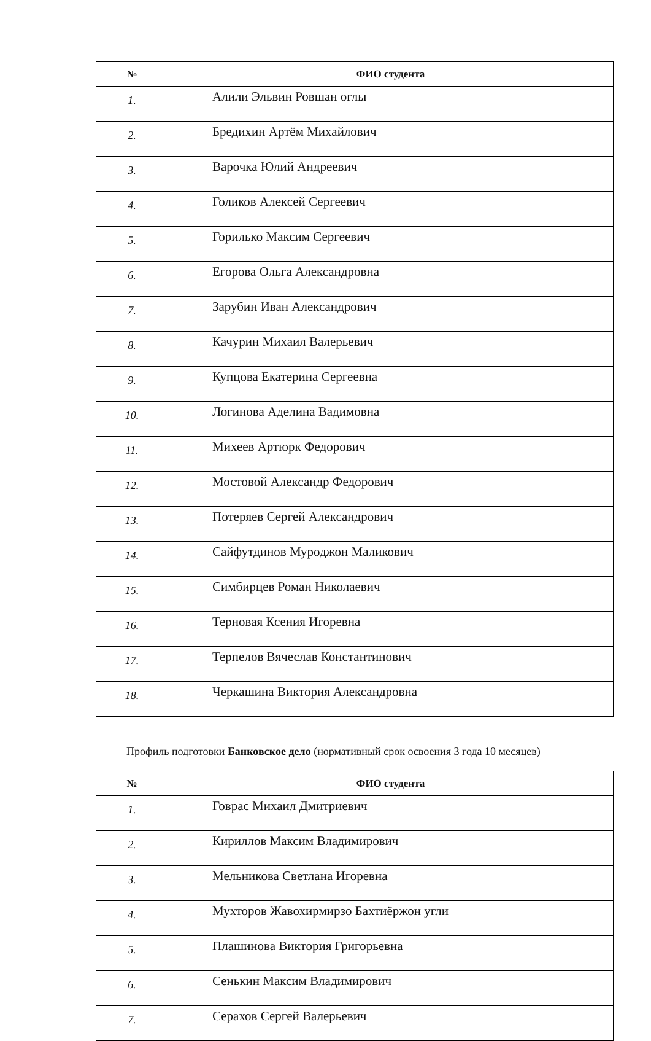| № | ФИО студента |
| --- | --- |
| 1. | Алили Эльвин Ровшан оглы |
| 2. | Бредихин Артём Михайлович |
| 3. | Варочка Юлий Андреевич |
| 4. | Голиков Алексей Сергеевич |
| 5. | Горилько Максим Сергеевич |
| 6. | Егорова Ольга Александровна |
| 7. | Зарубин Иван Александрович |
| 8. | Качурин Михаил Валерьевич |
| 9. | Купцова Екатерина Сергеевна |
| 10. | Логинова Аделина Вадимовна |
| 11. | Михеев Артюрк Федорович |
| 12. | Мостовой Александр Федорович |
| 13. | Потеряев Сергей Александрович |
| 14. | Сайфутдинов Муроджон Маликович |
| 15. | Симбирцев Роман Николаевич |
| 16. | Терновая Ксения Игоревна |
| 17. | Терпелов Вячеслав Константинович |
| 18. | Черкашина Виктория Александровна |
Профиль подготовки Банковское дело (нормативный срок освоения 3 года 10 месяцев)
| № | ФИО студента |
| --- | --- |
| 1. | Говрас Михаил Дмитриевич |
| 2. | Кириллов Максим Владимирович |
| 3. | Мельникова Светлана Игоревна |
| 4. | Мухторов Жавохирмирзо Бахтиёржон угли |
| 5. | Плашинова Виктория Григорьевна |
| 6. | Сенькин Максим Владимирович |
| 7. | Серахов Сергей Валерьевич |